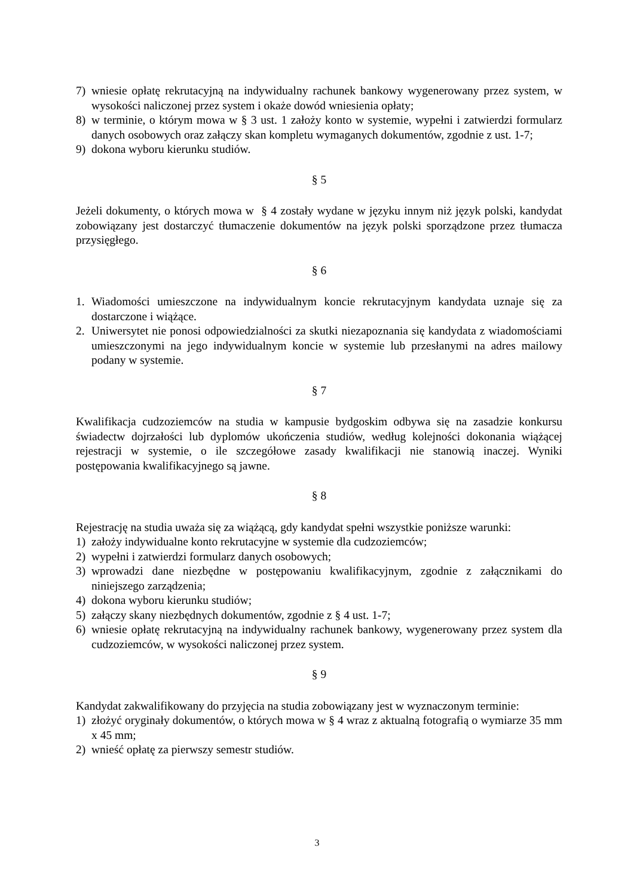7) wniesie opłatę rekrutacyjną na indywidualny rachunek bankowy wygenerowany przez system, w wysokości naliczonej przez system i okaże dowód wniesienia opłaty;
8) w terminie, o którym mowa w § 3 ust. 1 założy konto w systemie, wypełni i zatwierdzi formularz danych osobowych oraz załączy skan kompletu wymaganych dokumentów, zgodnie z ust. 1-7;
9) dokona wyboru kierunku studiów.
§ 5
Jeżeli dokumenty, o których mowa w § 4 zostały wydane w języku innym niż język polski, kandydat zobowiązany jest dostarczyć tłumaczenie dokumentów na język polski sporządzone przez tłumacza przysięgłego.
§ 6
1. Wiadomości umieszczone na indywidualnym koncie rekrutacyjnym kandydata uznaje się za dostarczone i wiążące.
2. Uniwersytet nie ponosi odpowiedzialności za skutki niezapoznania się kandydata z wiadomościami umieszczonymi na jego indywidualnym koncie w systemie lub przesłanymi na adres mailowy podany w systemie.
§ 7
Kwalifikacja cudzoziemców na studia w kampusie bydgoskim odbywa się na zasadzie konkursu świadectw dojrzałości lub dyplomów ukończenia studiów, według kolejności dokonania wiążącej rejestracji w systemie, o ile szczegółowe zasady kwalifikacji nie stanowią inaczej. Wyniki postępowania kwalifikacyjnego są jawne.
§ 8
Rejestrację na studia uważa się za wiążącą, gdy kandydat spełni wszystkie poniższe warunki:
1) założy indywidualne konto rekrutacyjne w systemie dla cudzoziemców;
2) wypełni i zatwierdzi formularz danych osobowych;
3) wprowadzi dane niezbędne w postępowaniu kwalifikacyjnym, zgodnie z załącznikami do niniejszego zarządzenia;
4) dokona wyboru kierunku studiów;
5) załączy skany niezbędnych dokumentów, zgodnie z § 4 ust. 1-7;
6) wniesie opłatę rekrutacyjną na indywidualny rachunek bankowy, wygenerowany przez system dla cudzoziemców, w wysokości naliczonej przez system.
§ 9
Kandydat zakwalifikowany do przyjęcia na studia zobowiązany jest w wyznaczonym terminie:
1) złożyć oryginały dokumentów, o których mowa w § 4 wraz z aktualną fotografią o wymiarze 35 mm x 45 mm;
2) wnieść opłatę za pierwszy semestr studiów.
3